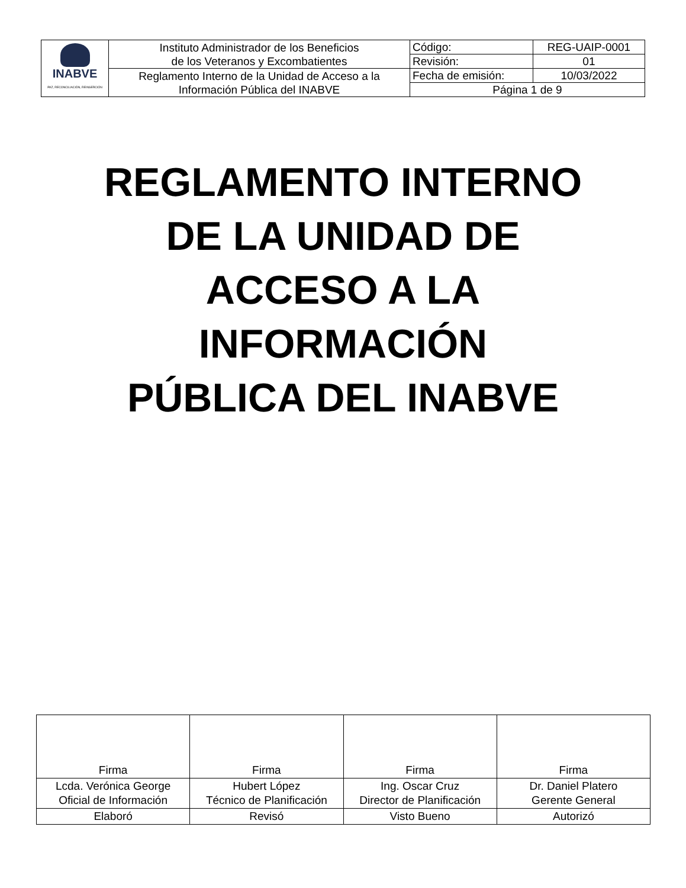| INABVE PAZ, RECONCILIACIÓN, REINSERCIÓN | Instituto Administrador de los Beneficios de los Veteranos y Excombatientes | Código: | REG-UAIP-0001 |
| | | Revisión: | 01 |
| | Reglamento Interno de la Unidad de Acceso a la Información Pública del INABVE | Fecha de emisión: | 10/03/2022 |
| | | Página 1 de 9 | |
REGLAMENTO INTERNO
DE LA UNIDAD DE
ACCESO A LA
INFORMACIÓN
PÚBLICA DEL INABVE
| Firma | Firma | Firma | Firma |
| Lcda. Verónica George Oficial de Información | Hubert López Técnico de Planificación | Ing. Oscar Cruz Director de Planificación | Dr. Daniel Platero Gerente General |
| Elaboró | Revisó | Visto Bueno | Autorizó |